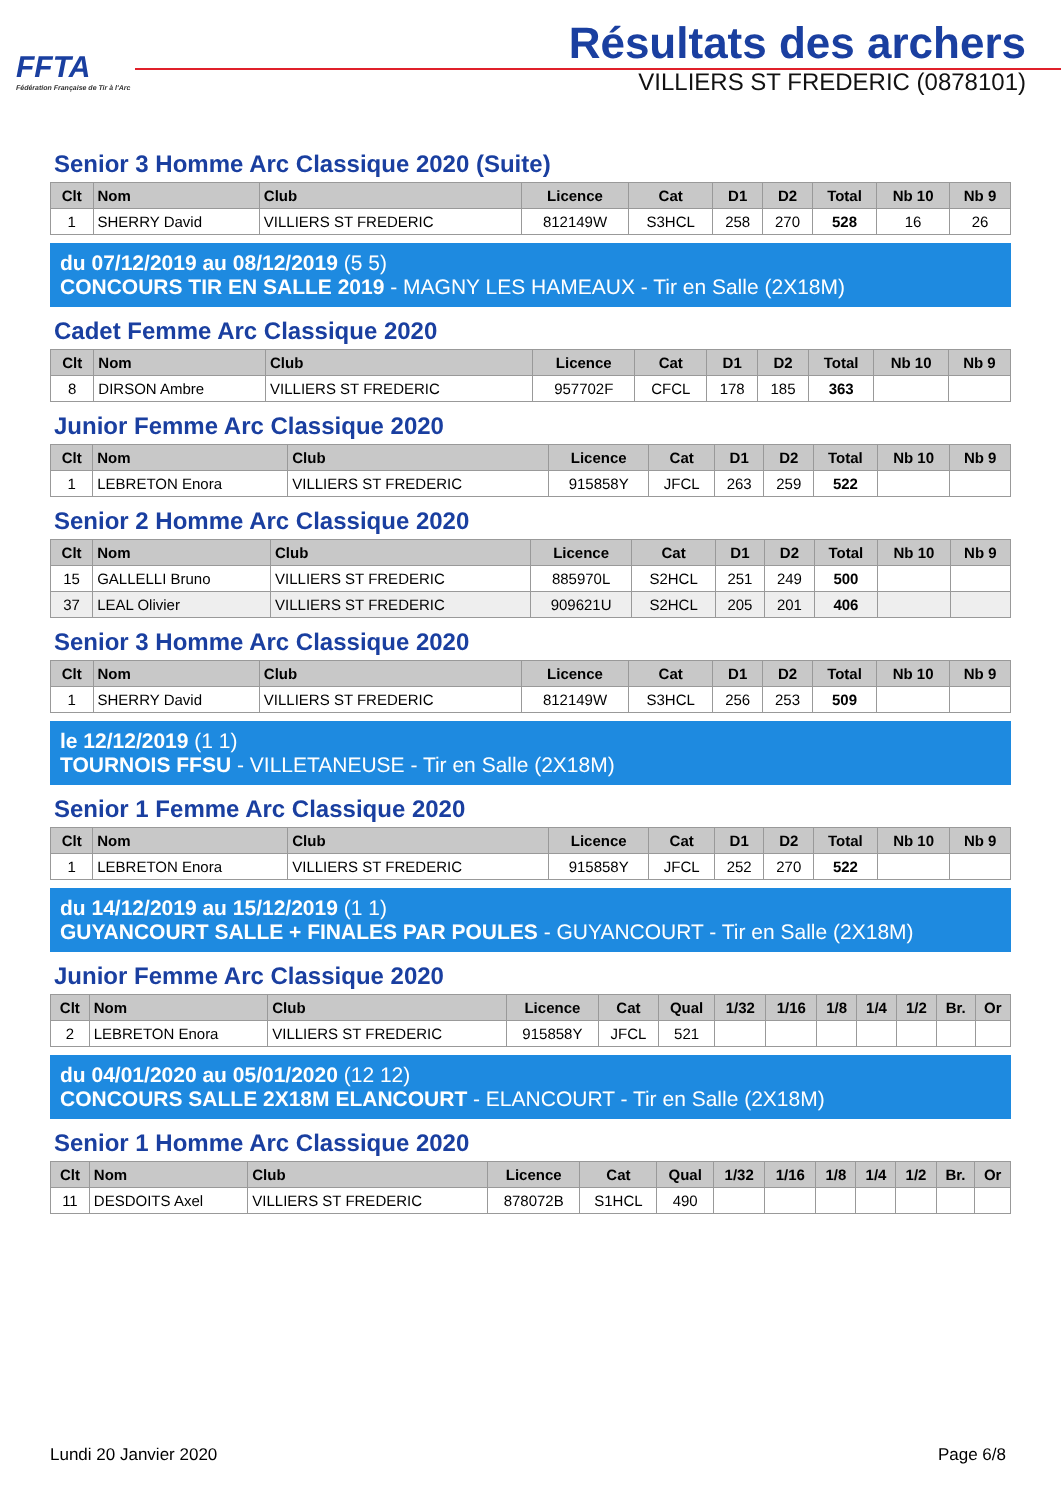FFTA
Fédération Française de Tir à l'Arc
Résultats des archers
VILLIERS ST FREDERIC (0878101)
Senior 3 Homme Arc Classique 2020 (Suite)
| Clt | Nom | Club | Licence | Cat | D1 | D2 | Total | Nb 10 | Nb 9 |
| --- | --- | --- | --- | --- | --- | --- | --- | --- | --- |
| 1 | SHERRY David | VILLIERS ST FREDERIC | 812149W | S3HCL | 258 | 270 | 528 | 16 | 26 |
du 07/12/2019 au 08/12/2019 (5 5)
CONCOURS TIR EN SALLE 2019 - MAGNY LES HAMEAUX - Tir en Salle (2X18M)
Cadet Femme Arc Classique 2020
| Clt | Nom | Club | Licence | Cat | D1 | D2 | Total | Nb 10 | Nb 9 |
| --- | --- | --- | --- | --- | --- | --- | --- | --- | --- |
| 8 | DIRSON Ambre | VILLIERS ST FREDERIC | 957702F | CFCL | 178 | 185 | 363 | | |
Junior Femme Arc Classique 2020
| Clt | Nom | Club | Licence | Cat | D1 | D2 | Total | Nb 10 | Nb 9 |
| --- | --- | --- | --- | --- | --- | --- | --- | --- | --- |
| 1 | LEBRETON Enora | VILLIERS ST FREDERIC | 915858Y | JFCL | 263 | 259 | 522 | | |
Senior 2 Homme Arc Classique 2020
| Clt | Nom | Club | Licence | Cat | D1 | D2 | Total | Nb 10 | Nb 9 |
| --- | --- | --- | --- | --- | --- | --- | --- | --- | --- |
| 15 | GALLELLI Bruno | VILLIERS ST FREDERIC | 885970L | S2HCL | 251 | 249 | 500 | | |
| 37 | LEAL Olivier | VILLIERS ST FREDERIC | 909621U | S2HCL | 205 | 201 | 406 | | |
Senior 3 Homme Arc Classique 2020
| Clt | Nom | Club | Licence | Cat | D1 | D2 | Total | Nb 10 | Nb 9 |
| --- | --- | --- | --- | --- | --- | --- | --- | --- | --- |
| 1 | SHERRY David | VILLIERS ST FREDERIC | 812149W | S3HCL | 256 | 253 | 509 | | |
le 12/12/2019 (1 1)
TOURNOIS FFSU - VILLETANEUSE - Tir en Salle (2X18M)
Senior 1 Femme Arc Classique 2020
| Clt | Nom | Club | Licence | Cat | D1 | D2 | Total | Nb 10 | Nb 9 |
| --- | --- | --- | --- | --- | --- | --- | --- | --- | --- |
| 1 | LEBRETON Enora | VILLIERS ST FREDERIC | 915858Y | JFCL | 252 | 270 | 522 | | |
du 14/12/2019 au 15/12/2019 (1 1)
GUYANCOURT SALLE + FINALES PAR POULES - GUYANCOURT - Tir en Salle (2X18M)
Junior Femme Arc Classique 2020
| Clt | Nom | Club | Licence | Cat | Qual | 1/32 | 1/16 | 1/8 | 1/4 | 1/2 | Br. | Or |
| --- | --- | --- | --- | --- | --- | --- | --- | --- | --- | --- | --- | --- |
| 2 | LEBRETON Enora | VILLIERS ST FREDERIC | 915858Y | JFCL | 521 | | | | | | | |
du 04/01/2020 au 05/01/2020 (12 12)
CONCOURS SALLE 2X18M ELANCOURT - ELANCOURT - Tir en Salle (2X18M)
Senior 1 Homme Arc Classique 2020
| Clt | Nom | Club | Licence | Cat | Qual | 1/32 | 1/16 | 1/8 | 1/4 | 1/2 | Br. | Or |
| --- | --- | --- | --- | --- | --- | --- | --- | --- | --- | --- | --- | --- |
| 11 | DESDOITS Axel | VILLIERS ST FREDERIC | 878072B | S1HCL | 490 | | | | | | | |
Lundi 20 Janvier 2020 Page 6/8